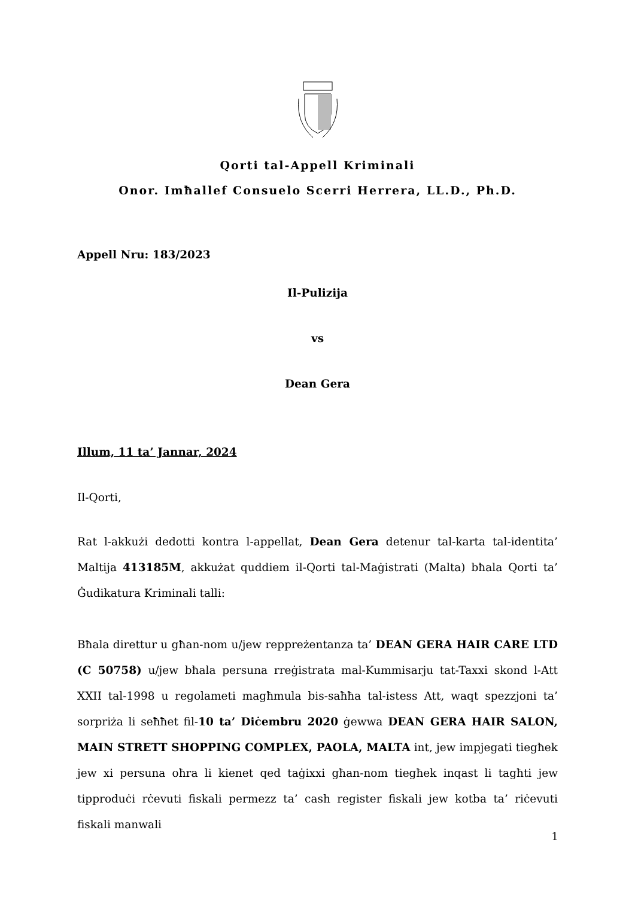Qorti tal-Appell Kriminali
Onor. Imħallef Consuelo Scerri Herrera, LL.D., Ph.D.
Appell Nru: 183/2023
Il-Pulizija
vs
Dean Gera
Illum, 11 ta’ Jannar, 2024
Il-Qorti,
Rat l-akkużi dedotti kontra l-appellat, Dean Gera detenur tal-karta tal-identita’ Maltija 413185M, akkużat quddiem il-Qorti tal-Maġistrati (Malta) bħala Qorti ta’ Ġudikatura Kriminali talli:
Bħala direttur u għan-nom u/jew reppreżentanza ta’ DEAN GERA HAIR CARE LTD (C 50758) u/jew bħala persuna rreġistrata mal-Kummisarju tat-Taxxi skond l-Att XXII tal-1998 u regolameti magħmula bis-saħħa tal-istess Att, waqt spezzjoni ta’ sorpriża li seħħet fil-10 ta’ Diċembru 2020 ġewwa DEAN GERA HAIR SALON, MAIN STRETT SHOPPING COMPLEX, PAOLA, MALTA int, jew impjegati tiegħek jew xi persuna oħra li kienet qed taġixxi għan-nom tiegħek inqast li tagħti jew tipproduċi rċevuti fiskali permezz ta’ cash register fiskali jew kotba ta’ riċevuti fiskali manwali
1